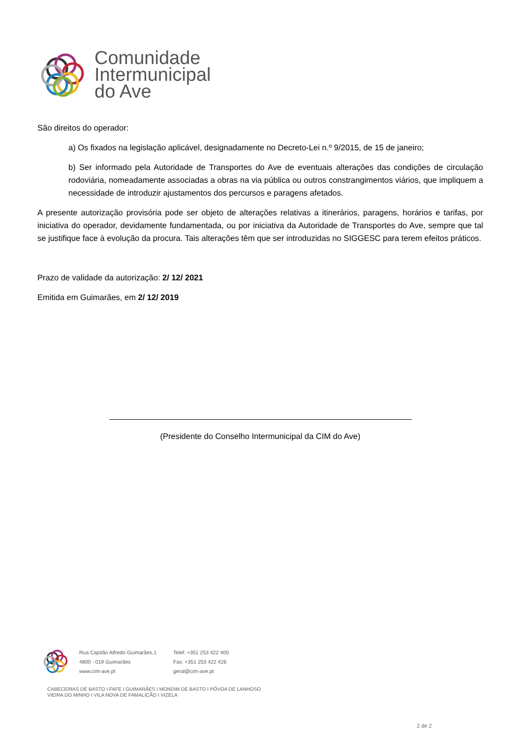Comunidade
Intermunicipal
do Ave
São direitos do operador:
a) Os fixados na legislação aplicável, designadamente no Decreto-Lei n.º 9/2015, de 15 de janeiro;
b) Ser informado pela Autoridade de Transportes do Ave de eventuais alterações das condições de circulação rodoviária, nomeadamente associadas a obras na via pública ou outros constrangimentos viários, que impliquem a necessidade de introduzir ajustamentos dos percursos e paragens afetados.
A presente autorização provisória pode ser objeto de alterações relativas a itinerários, paragens, horários e tarifas, por iniciativa do operador, devidamente fundamentada, ou por iniciativa da Autoridade de Transportes do Ave, sempre que tal se justifique face à evolução da procura. Tais alterações têm que ser introduzidas no SIGGESC para terem efeitos práticos.
Prazo de validade da autorização: 2/ 12/ 2021
Emitida em Guimarães, em 2/ 12/ 2019
(Presidente do Conselho Intermunicipal da CIM do Ave)
Rua Capitão Alfredo Guimarães,1
4800 - 019 Guimarães
www.cim-ave.pt
Telef: +351 253 422 400
Fax: +351 253 422 426
geral@cim-ave.pt
CABECEIRAS DE BASTO I FAFE I GUIMARÃES I MONDIM DE BASTO I PÓVOA DE LANHOSO
VIEIRA DO MINHO I VILA NOVA DE FAMALICÃO I VIZELA
2 de 2